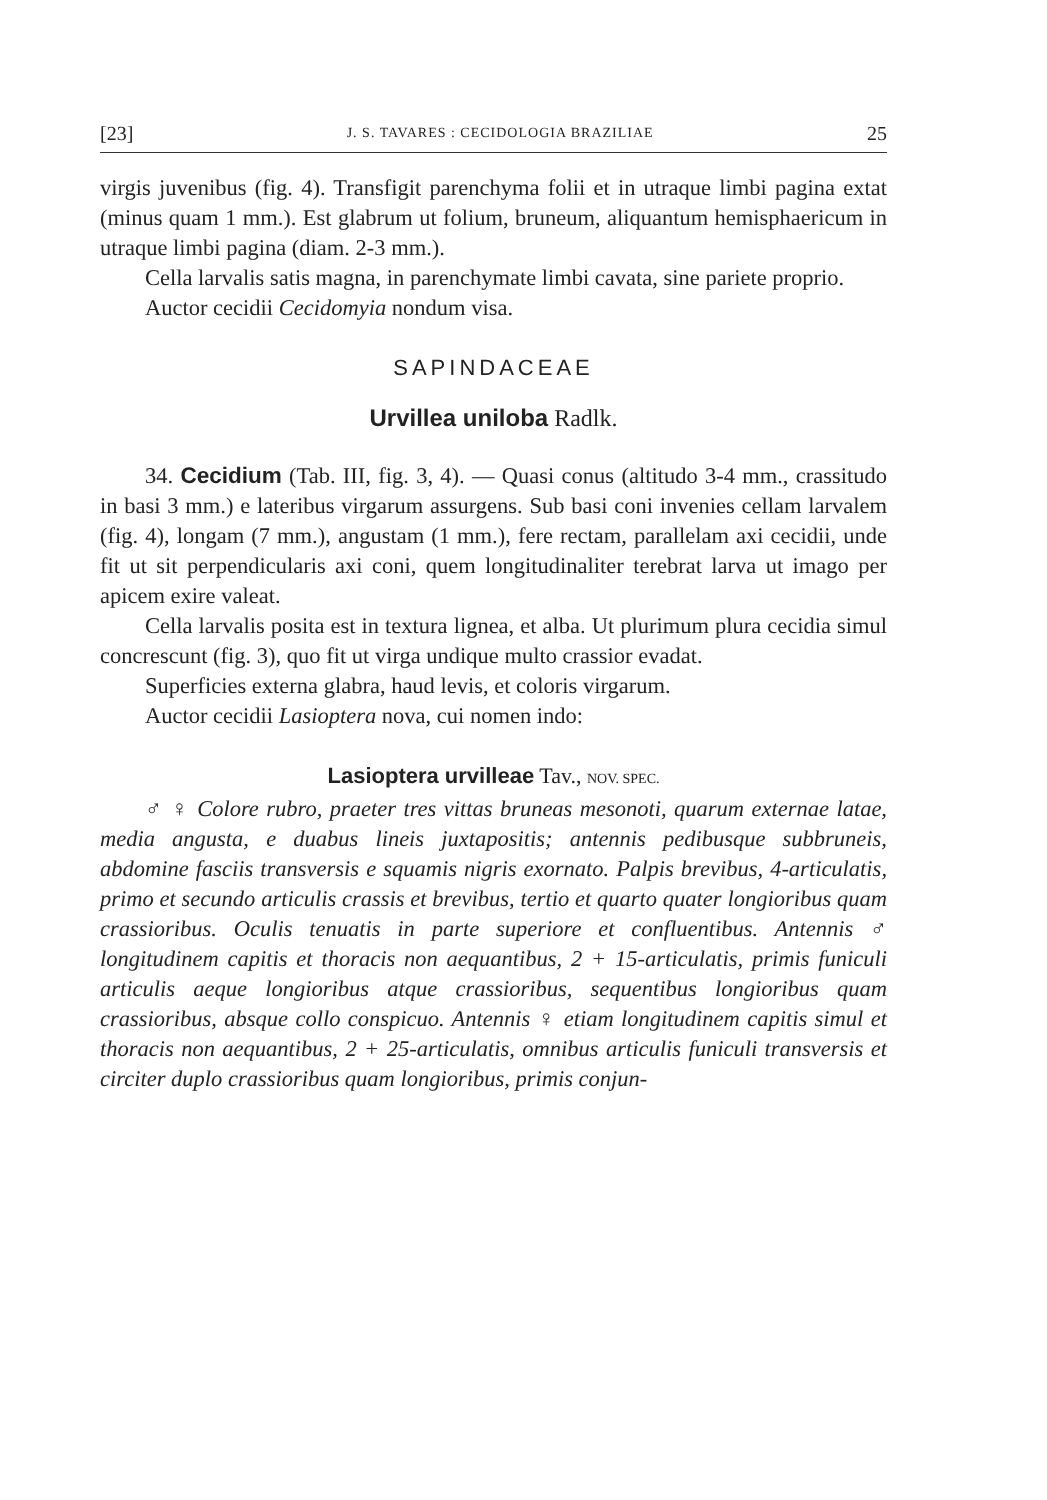[23] J. S. TAVARES : CECIDOLOGIA BRAZILIAE 25
virgis juvenibus (fig. 4). Transfigit parenchyma folii et in utraque limbi pagina extat (minus quam 1 mm.). Est glabrum ut folium, bruneum, aliquantum hemisphaericum in utraque limbi pagina (diam. 2-3 mm.).
Cella larvalis satis magna, in parenchymate limbi cavata, sine pariete proprio.
Auctor cecidii Cecidomyia nondum visa.
SAPINDACEAE
Urvillea uniloba Radlk.
34. Cecidium (Tab. III, fig. 3, 4). — Quasi conus (altitudo 3-4 mm., crassitudo in basi 3 mm.) e lateribus virgarum assurgens. Sub basi coni invenies cellam larvalem (fig. 4), longam (7 mm.), angustam (1 mm.), fere rectam, parallelam axi cecidii, unde fit ut sit perpendicularis axi coni, quem longitudinaliter terebrat larva ut imago per apicem exire valeat.
Cella larvalis posita est in textura lignea, et alba. Ut plurimum plura cecidia simul concrescunt (fig. 3), quo fit ut virga undique multo crassior evadat.
Superficies externa glabra, haud levis, et coloris virgarum.
Auctor cecidii Lasioptera nova, cui nomen indo:
Lasioptera urvilleae Tav., NOV. SPEC.
♂ ♀ Colore rubro, praeter tres vittas bruneas mesonoti, quarum externae latae, media angusta, e duabus lineis juxtapositis; antennis pedibusque subbruneis, abdomine fasciis transversis e squamis nigris exornato. Palpis brevibus, 4-articulatis, primo et secundo articulis crassis et brevibus, tertio et quarto quater longioribus quam crassioribus. Oculis tenuatis in parte superiore et confluentibus. Antennis ♂ longitudinem capitis et thoracis non aequantibus, 2 + 15-articulatis, primis funiculi articulis aeque longioribus atque crassioribus, sequentibus longioribus quam crassioribus, absque collo conspicuo. Antennis ♀ etiam longitudinem capitis simul et thoracis non aequantibus, 2 + 25-articulatis, omnibus articulis funiculi transversis et circiter duplo crassioribus quam longioribus, primis conjun-